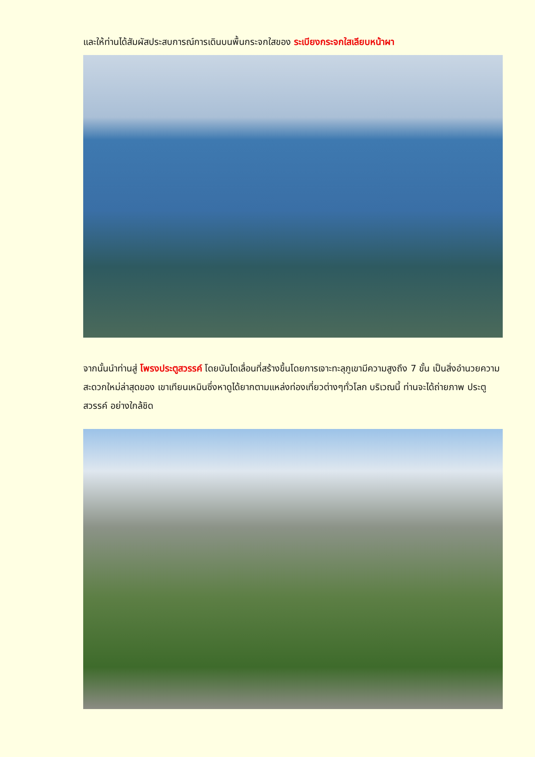และให้ท่านได้สัมผัสประสบการณ์การเดินบนพื้นกระจกใสของ ระเบียงกระจกใสเลียบหน้าผา
จากนั้นนำท่านสู่ โพรงประตูสวรรค์ โดยบันไดเลื่อนที่สร้างขึ้นโดยการเจาะทะลุภูเขามีความสูงถึง 7 ขั้น เป็นสิ่งอำนวยความสะดวกใหม่ล่าสุดของ เขาเทียนเหมินซึ่งหาดูได้ยากตามแหล่งท่องเที่ยวต่างๆทั่วโลก บริเวณนี้ ท่านจะได้ถ่ายภาพ ประตูสวรรค์ อย่างใกล้ชิด